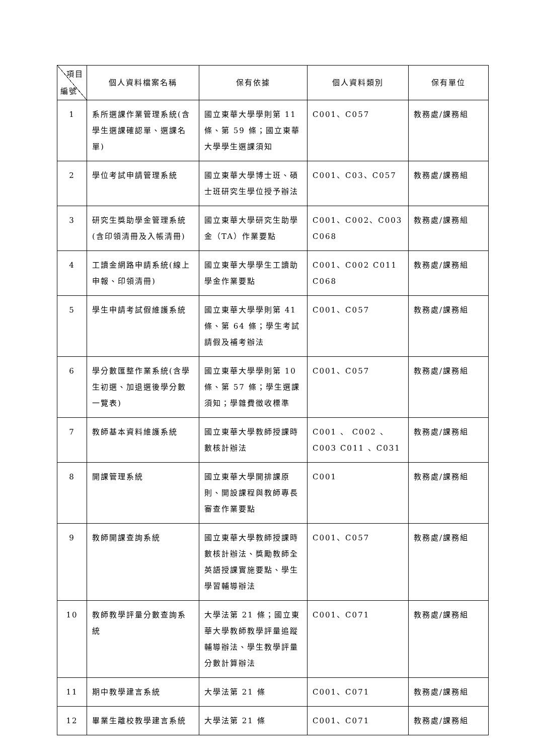| 項目 編號 | 個人資料檔案名稱 | 保有依據 | 個人資料類別 | 保有單位 |
| --- | --- | --- | --- | --- |
| 1 | 系所選課作業管理系統(含學生選課確認單、選課名單) | 國立東華大學學則第 11 條、第 59 條；國立東華大學學生選課須知 | C001、C057 | 教務處/課務組 |
| 2 | 學位考試申請管理系統 | 國立東華大學博士班、碩士班研究生學位授予辦法 | C001、C03、C057 | 教務處/課務組 |
| 3 | 研究生獎助學金管理系統(含印領清冊及入帳清冊) | 國立東華大學研究生助學金（TA）作業要點 | C001、C002、C003 C068 | 教務處/課務組 |
| 4 | 工讀金網路申請系統(線上申報、印領清冊) | 國立東華大學學生工讀助學金作業要點 | C001、C002 C011 C068 | 教務處/課務組 |
| 5 | 學生申請考試假維護系統 | 國立東華大學學則第 41 條、第 64 條；學生考試請假及補考辦法 | C001、C057 | 教務處/課務組 |
| 6 | 學分數匯整作業系統(含學生初選、加退選後學分數一覽表) | 國立東華大學學則第 10 條、第 57 條；學生選課須知；學雜費徵收標準 | C001、C057 | 教務處/課務組 |
| 7 | 教師基本資料維護系統 | 國立東華大學教師授課時數核計辦法 | C001 、 C002 、 C003 C011 、C031 | 教務處/課務組 |
| 8 | 開課管理系統 | 國立東華大學開排課原則、開設課程與教師專長審查作業要點 | C001 | 教務處/課務組 |
| 9 | 教師開課查詢系統 | 國立東華大學教師授課時數核計辦法、獎勵教師全英語授課實施要點、學生學習輔導辦法 | C001、C057 | 教務處/課務組 |
| 10 | 教師教學評量分數查詢系統 | 大學法第 21 條；國立東華大學教師教學評量追蹤輔導辦法、學生教學評量分數計算辦法 | C001、C071 | 教務處/課務組 |
| 11 | 期中教學建言系統 | 大學法第 21 條 | C001、C071 | 教務處/課務組 |
| 12 | 畢業生離校教學建言系統 | 大學法第 21 條 | C001、C071 | 教務處/課務組 |